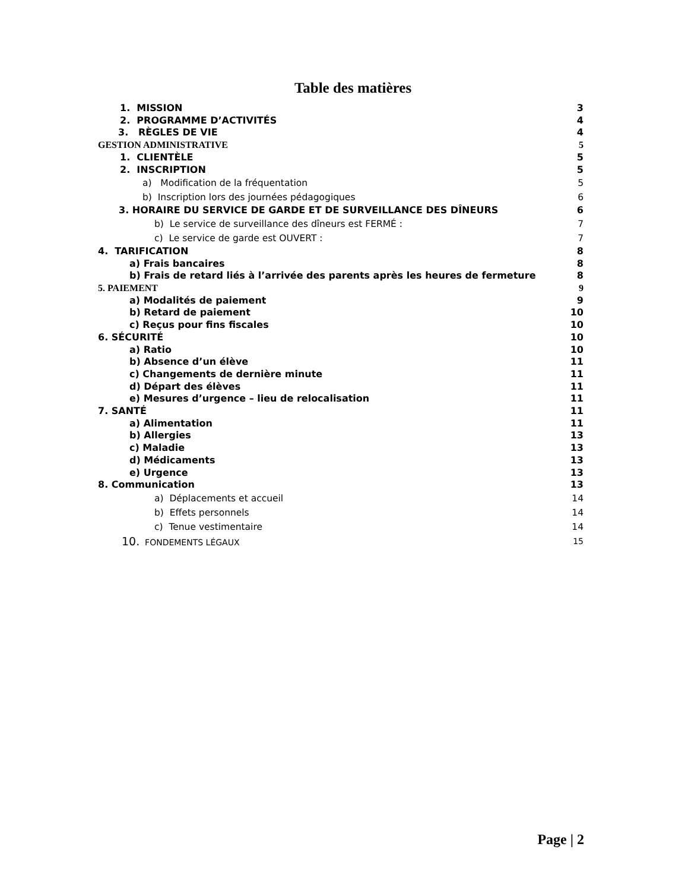Table des matières
1. MISSION 3
2. PROGRAMME D’ACTIVITÉS 4
3. RÈGLES DE VIE 4
GESTION ADMINISTRATIVE 5
1. CLIENTÈLE 5
2. INSCRIPTION 5
a) Modification de la fréquentation 5
b) Inscription lors des journées pédagogiques 6
3. HORAIRE DU SERVICE DE GARDE ET DE SURVEILLANCE DES DÎNEURS 6
b) Le service de surveillance des dîneurs est FERMÉ : 7
c) Le service de garde est OUVERT : 7
4. TARIFICATION 8
a) Frais bancaires 8
b) Frais de retard liés à l’arrivée des parents après les heures de fermeture 8
5. PAIEMENT 9
a) Modalités de paiement 9
b) Retard de paiement 10
c) Reçus pour fins fiscales 10
6. SÉCURITÉ 10
a) Ratio 10
b) Absence d’un élève 11
c) Changements de dernière minute 11
d) Départ des élèves 11
e) Mesures d’urgence – lieu de relocalisation 11
7. SANTÉ 11
a) Alimentation 11
b) Allergies 13
c) Maladie 13
d) Médicaments 13
e) Urgence 13
8. Communication 13
a) Déplacements et accueil 14
b) Effets personnels 14
c) Tenue vestimentaire 14
10. FONDEMENTS LÉGAUX 15
Page | 2